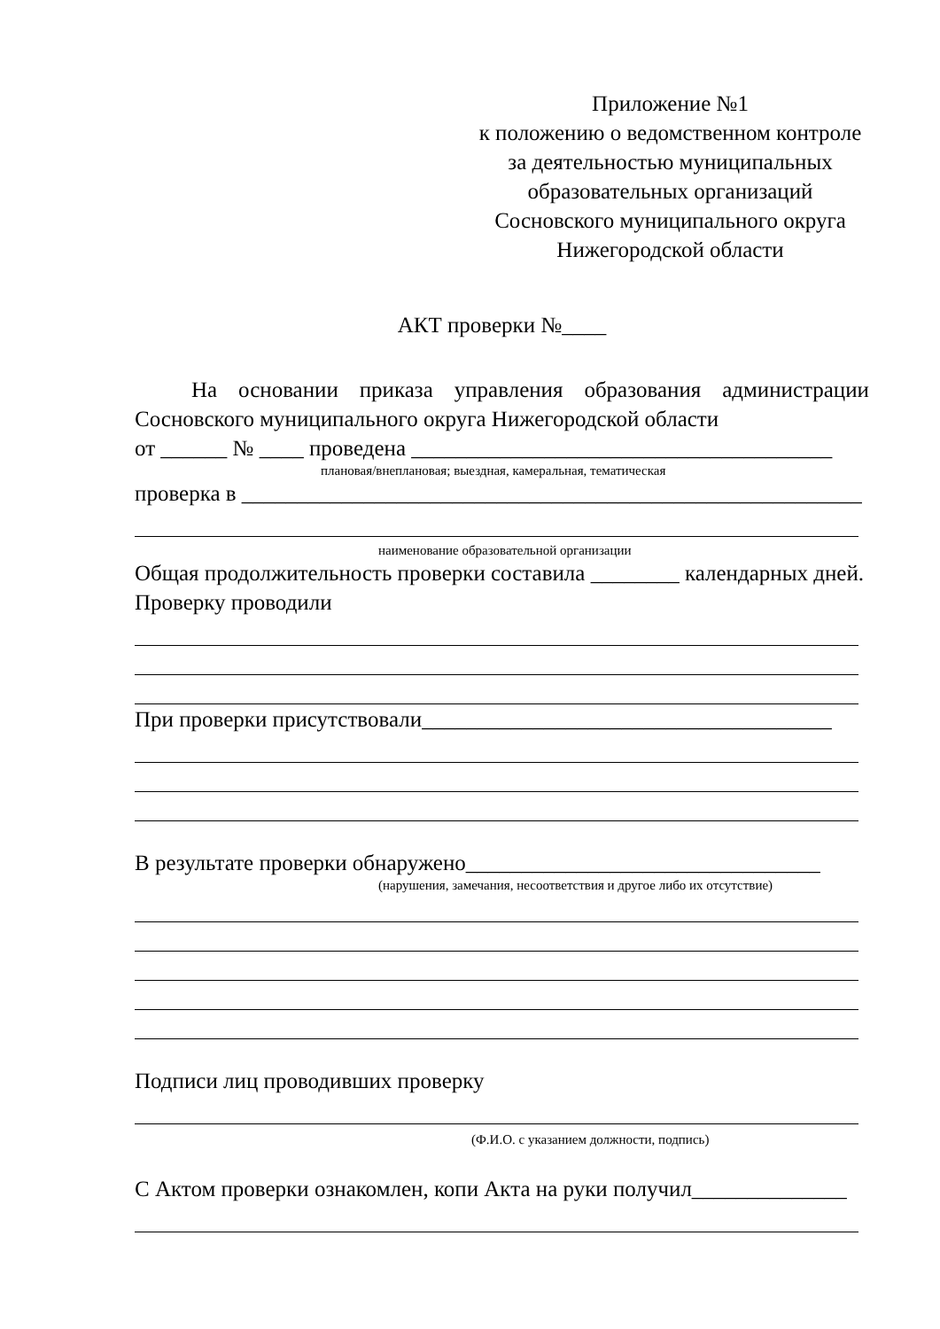Приложение №1
к положению о ведомственном контроле
за деятельностью муниципальных
образовательных организаций
Сосновского муниципального округа
Нижегородской области
АКТ проверки №____
На основании приказа управления образования администрации Сосновского муниципального округа Нижегородской области
от ______ № ____ проведена ______________________________________
плановая/внеплановая; выездная, камеральная, тематическая
проверка в ________________________________________________________
наименование образовательной организации
Общая продолжительность проверки составила ________ календарных дней.
Проверку проводили
При проверки присутствовали_____________________________________
В результате проверки обнаружено________________________________
(нарушения, замечания, несоответствия и другое либо их отсутствие)
Подписи лиц проводивших проверку
(Ф.И.О. с указанием должности, подпись)
С Актом проверки ознакомлен, копи Акта на руки получил______________